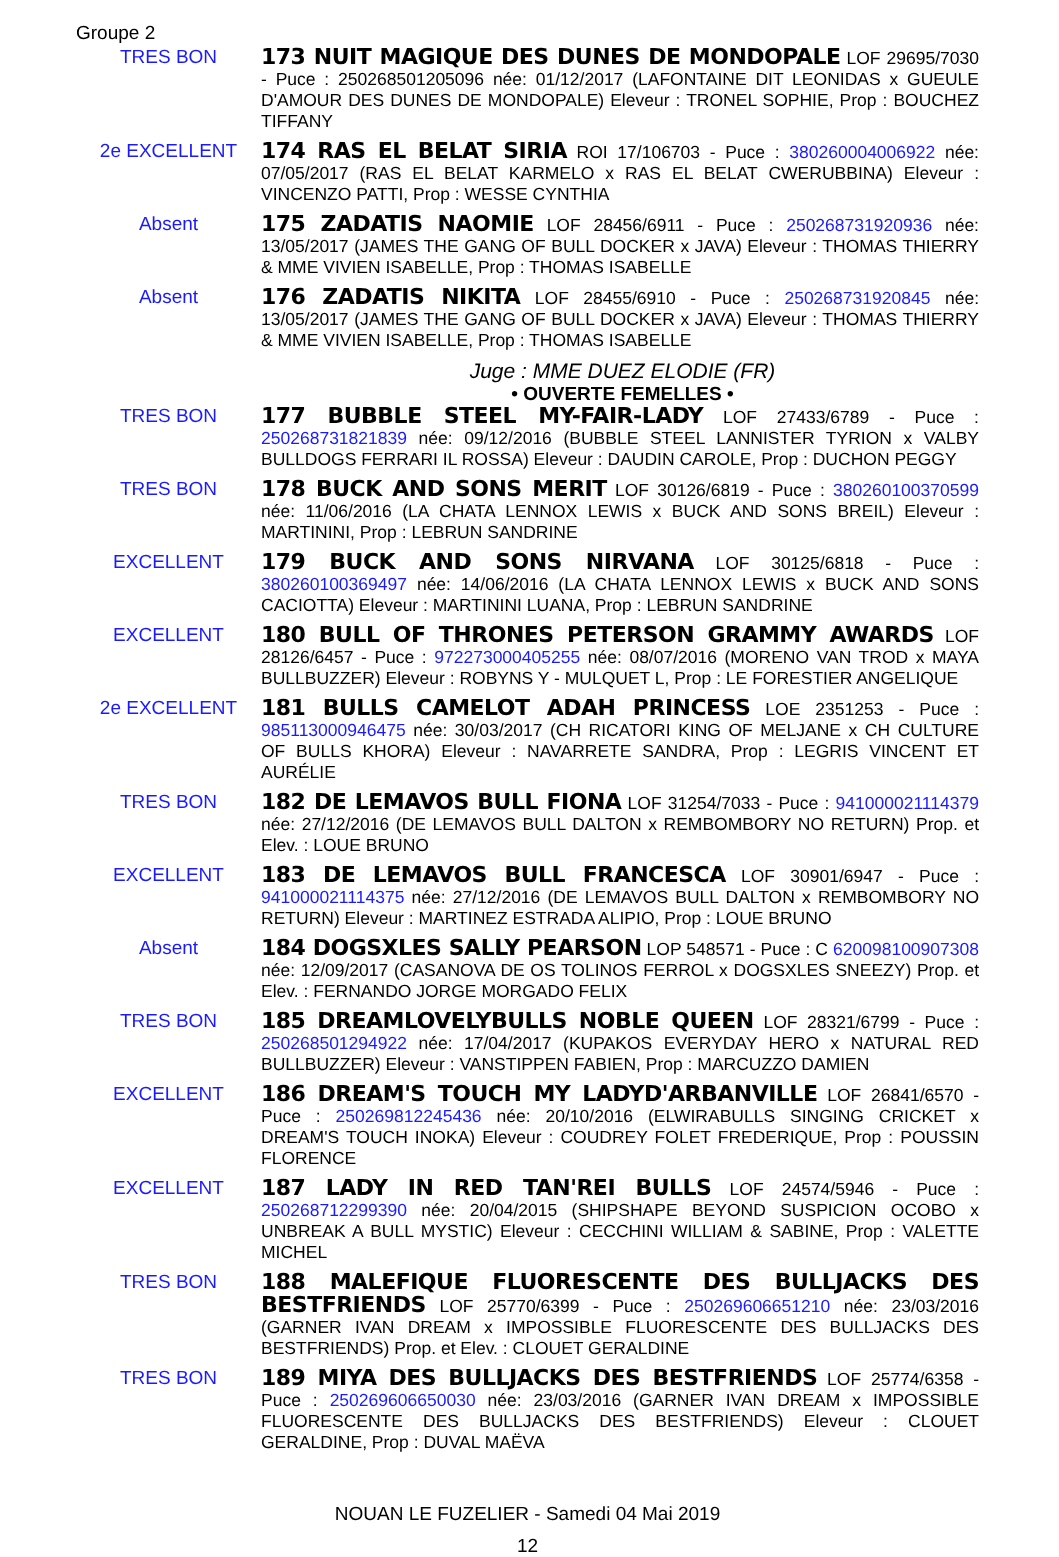Groupe 2
TRES BON
173 NUIT MAGIQUE DES DUNES DE MONDOPALE LOF 29695/7030 - Puce : 250268501205096 née: 01/12/2017 (LAFONTAINE DIT LEONIDAS x GUEULE D'AMOUR DES DUNES DE MONDOPALE) Eleveur : TRONEL SOPHIE, Prop : BOUCHEZ TIFFANY
2e EXCELLENT
174 RAS EL BELAT SIRIA ROI 17/106703 - Puce : 380260004006922 née: 07/05/2017 (RAS EL BELAT KARMELO x RAS EL BELAT CWERUBBINA) Eleveur : VINCENZO PATTI, Prop : WESSE CYNTHIA
Absent
175 ZADATIS NAOMIE LOF 28456/6911 - Puce : 250268731920936 née: 13/05/2017 (JAMES THE GANG OF BULL DOCKER x JAVA) Eleveur : THOMAS THIERRY & MME VIVIEN ISABELLE, Prop : THOMAS ISABELLE
Absent
176 ZADATIS NIKITA LOF 28455/6910 - Puce : 250268731920845 née: 13/05/2017 (JAMES THE GANG OF BULL DOCKER x JAVA) Eleveur : THOMAS THIERRY & MME VIVIEN ISABELLE, Prop : THOMAS ISABELLE
Juge : MME DUEZ ELODIE (FR)
• OUVERTE FEMELLES •
TRES BON
177 BUBBLE STEEL MY-FAIR-LADY LOF 27433/6789 - Puce : 250268731821839 née: 09/12/2016 (BUBBLE STEEL LANNISTER TYRION x VALBY BULLDOGS FERRARI IL ROSSA) Eleveur : DAUDIN CAROLE, Prop : DUCHON PEGGY
TRES BON
178 BUCK AND SONS MERIT LOF 30126/6819 - Puce : 380260100370599 née: 11/06/2016 (LA CHATA LENNOX LEWIS x BUCK AND SONS BREIL) Eleveur : MARTININI, Prop : LEBRUN SANDRINE
EXCELLENT
179 BUCK AND SONS NIRVANA LOF 30125/6818 - Puce : 380260100369497 née: 14/06/2016 (LA CHATA LENNOX LEWIS x BUCK AND SONS CACIOTTA) Eleveur : MARTININI LUANA, Prop : LEBRUN SANDRINE
EXCELLENT
180 BULL OF THRONES PETERSON GRAMMY AWARDS LOF 28126/6457 - Puce : 972273000405255 née: 08/07/2016 (MORENO VAN TROD x MAYA BULLBUZZER) Eleveur : ROBYNS Y - MULQUET L, Prop : LE FORESTIER ANGELIQUE
2e EXCELLENT
181 BULLS CAMELOT ADAH PRINCESS LOE 2351253 - Puce : 985113000946475 née: 30/03/2017 (CH RICATORI KING OF MELJANE x CH CULTURE OF BULLS KHORA) Eleveur : NAVARRETE SANDRA, Prop : LEGRIS VINCENT ET AURÉLIE
TRES BON
182 DE LEMAVOS BULL FIONA LOF 31254/7033 - Puce : 941000021114379 née: 27/12/2016 (DE LEMAVOS BULL DALTON x REMBOMBORY NO RETURN) Prop. et Elev. : LOUE BRUNO
EXCELLENT
183 DE LEMAVOS BULL FRANCESCA LOF 30901/6947 - Puce : 941000021114375 née: 27/12/2016 (DE LEMAVOS BULL DALTON x REMBOMBORY NO RETURN) Eleveur : MARTINEZ ESTRADA ALIPIO, Prop : LOUE BRUNO
Absent
184 DOGSXLES SALLY PEARSON LOP 548571 - Puce : C 620098100907308 née: 12/09/2017 (CASANOVA DE OS TOLINOS FERROL x DOGSXLES SNEEZY) Prop. et Elev. : FERNANDO JORGE MORGADO FELIX
TRES BON
185 DREAMLOVELYBULLS NOBLE QUEEN LOF 28321/6799 - Puce : 250268501294922 née: 17/04/2017 (KUPAKOS EVERYDAY HERO x NATURAL RED BULLBUZZER) Eleveur : VANSTIPPEN FABIEN, Prop : MARCUZZO DAMIEN
EXCELLENT
186 DREAM'S TOUCH MY LADYD'ARBANVILLE LOF 26841/6570 - Puce : 250269812245436 née: 20/10/2016 (ELWIRABULLS SINGING CRICKET x DREAM'S TOUCH INOKA) Eleveur : COUDREY FOLET FREDERIQUE, Prop : POUSSIN FLORENCE
EXCELLENT
187 LADY IN RED TAN'REI BULLS LOF 24574/5946 - Puce : 250268712299390 née: 20/04/2015 (SHIPSHAPE BEYOND SUSPICION OCOBO x UNBREAK A BULL MYSTIC) Eleveur : CECCHINI WILLIAM & SABINE, Prop : VALETTE MICHEL
TRES BON
188 MALEFIQUE FLUORESCENTE DES BULLJACKS DES BESTFRIENDS LOF 25770/6399 - Puce : 250269606651210 née: 23/03/2016 (GARNER IVAN DREAM x IMPOSSIBLE FLUORESCENTE DES BULLJACKS DES BESTFRIENDS) Prop. et Elev. : CLOUET GERALDINE
TRES BON
189 MIYA DES BULLJACKS DES BESTFRIENDS LOF 25774/6358 - Puce : 250269606650030 née: 23/03/2016 (GARNER IVAN DREAM x IMPOSSIBLE FLUORESCENTE DES BULLJACKS DES BESTFRIENDS) Eleveur : CLOUET GERALDINE, Prop : DUVAL MAËVA
NOUAN LE FUZELIER - Samedi 04 Mai 2019
12